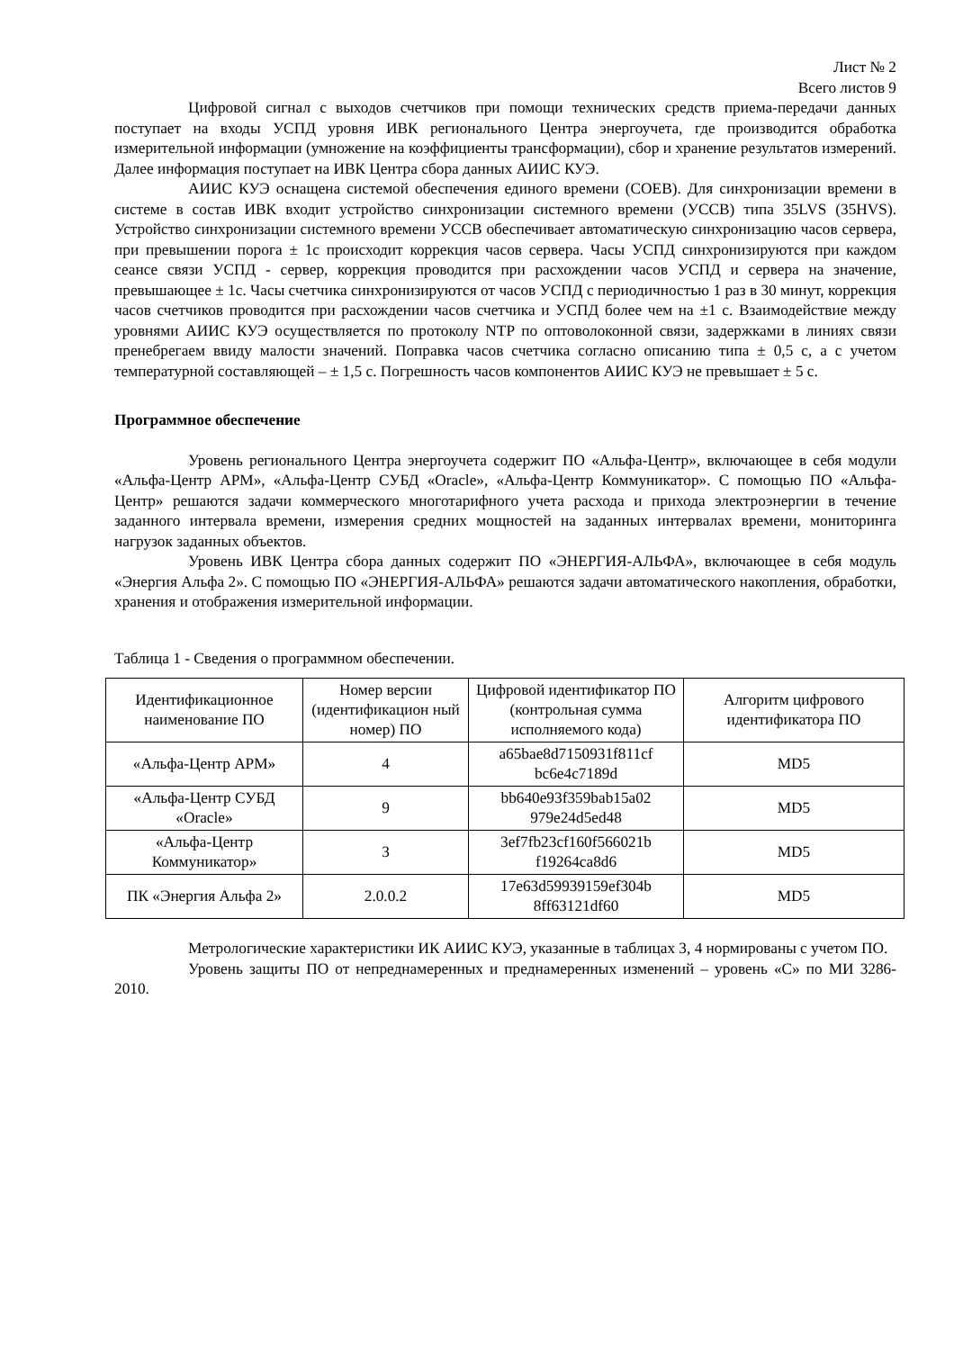Лист № 2
Всего листов 9
Цифровой сигнал с выходов счетчиков при помощи технических средств приема-передачи данных поступает на входы УСПД уровня ИВК регионального Центра энергоучета, где производится обработка измерительной информации (умножение на коэффициенты трансформации), сбор и хранение результатов измерений. Далее информация поступает на ИВК Центра сбора данных АИИС КУЭ.
АИИС КУЭ оснащена системой обеспечения единого времени (СОЕВ). Для синхронизации времени в системе в состав ИВК входит устройство синхронизации системного времени (УССВ) типа 35LVS (35HVS). Устройство синхронизации системного времени УССВ обеспечивает автоматическую синхронизацию часов сервера, при превышении порога ± 1с происходит коррекция часов сервера. Часы УСПД синхронизируются при каждом сеансе связи УСПД - сервер, коррекция проводится при расхождении часов УСПД и сервера на значение, превышающее ± 1с. Часы счетчика синхронизируются от часов УСПД с периодичностью 1 раз в 30 минут, коррекция часов счетчиков проводится при расхождении часов счетчика и УСПД более чем на ±1 с. Взаимодействие между уровнями АИИС КУЭ осуществляется по протоколу NTP по оптоволоконной связи, задержками в линиях связи пренебрегаем ввиду малости значений. Поправка часов счетчика согласно описанию типа ± 0,5 с, а с учетом температурной составляющей – ± 1,5 с. Погрешность часов компонентов АИИС КУЭ не превышает ± 5 с.
Программное обеспечение
Уровень регионального Центра энергоучета содержит ПО «Альфа-Центр», включающее в себя модули «Альфа-Центр АРМ», «Альфа-Центр СУБД «Oracle», «Альфа-Центр Коммуникатор». С помощью ПО «Альфа-Центр» решаются задачи коммерческого многотарифного учета расхода и прихода электроэнергии в течение заданного интервала времени, измерения средних мощностей на заданных интервалах времени, мониторинга нагрузок заданных объектов.
Уровень ИВК Центра сбора данных содержит ПО «ЭНЕРГИЯ-АЛЬФА», включающее в себя модуль «Энергия Альфа 2». С помощью ПО «ЭНЕРГИЯ-АЛЬФА» решаются задачи автоматического накопления, обработки, хранения и отображения измерительной информации.
Таблица 1 - Сведения о программном обеспечении.
| Идентификационное наименование ПО | Номер версии (идентификацион ный номер) ПО | Цифровой идентификатор ПО (контрольная сумма исполняемого кода) | Алгоритм цифрового идентификатора ПО |
| --- | --- | --- | --- |
| «Альфа-Центр АРМ» | 4 | a65bae8d7150931f811cf bc6e4c7189d | MD5 |
| «Альфа-Центр СУБД «Oracle» | 9 | bb640e93f359bab15a02 979e24d5ed48 | MD5 |
| «Альфа-Центр Коммуникатор» | 3 | 3ef7fb23cf160f566021b f19264ca8d6 | MD5 |
| ПК «Энергия Альфа 2» | 2.0.0.2 | 17e63d59939159ef304b 8ff63121df60 | MD5 |
Метрологические характеристики ИК АИИС КУЭ, указанные в таблицах 3, 4 нормированы с учетом ПО.
Уровень защиты ПО от непреднамеренных и преднамеренных изменений – уровень «С» по МИ 3286-2010.